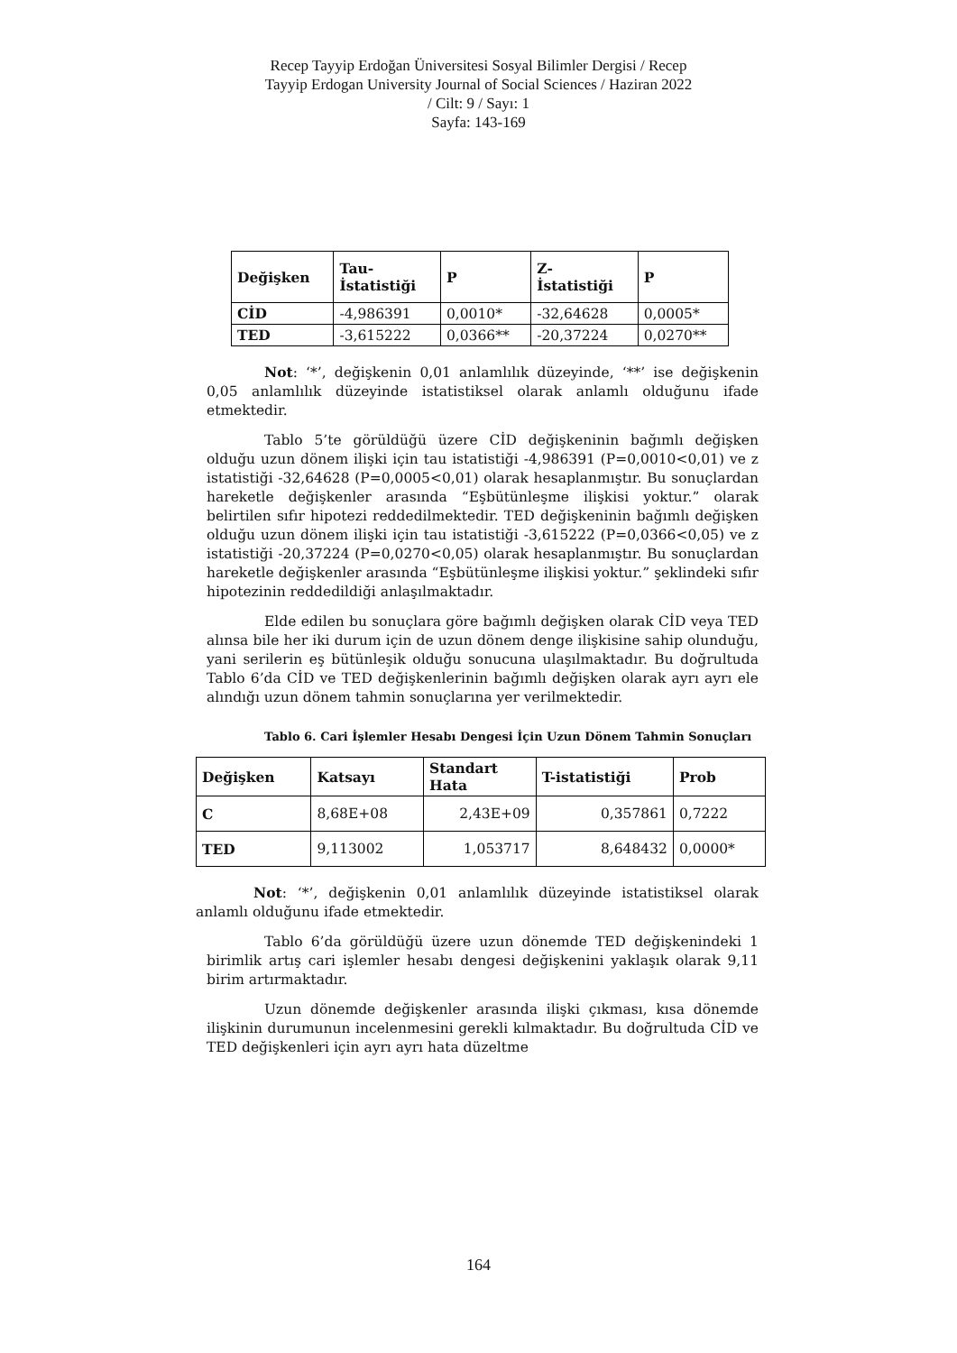Recep Tayyip Erdoğan Üniversitesi Sosyal Bilimler Dergisi / Recep
Tayyip Erdogan University Journal of Social Sciences / Haziran 2022
/ Cilt: 9 / Sayı: 1
Sayfa: 143-169
| Değişken | Tau- İstatistiği | P | Z- İstatistiği | P |
| --- | --- | --- | --- | --- |
| CİD | -4,986391 | 0,0010* | -32,64628 | 0,0005* |
| TED | -3,615222 | 0,0366** | -20,37224 | 0,0270** |
Not: ‘*’, değişkenin 0,01 anlamlılık düzeyinde, ‘**’ ise değişkenin 0,05 anlamlılık düzeyinde istatistiksel olarak anlamlı olduğunu ifade etmektedir.
Tablo 5’te görüldüğü üzere CİD değişkeninin bağımlı değişken olduğu uzun dönem ilişki için tau istatistiği -4,986391 (P=0,0010<0,01) ve z istatistiği -32,64628 (P=0,0005<0,01) olarak hesaplanmıştır. Bu sonuçlardan hareketle değişkenler arasında “Eşbütünleşme ilişkisi yoktur.” olarak belirtilen sıfır hipotezi reddedilmektedir. TED değişkeninin bağımlı değişken olduğu uzun dönem ilişki için tau istatistiği -3,615222 (P=0,0366<0,05) ve z istatistiği -20,37224 (P=0,0270<0,05) olarak hesaplanmıştır. Bu sonuçlardan hareketle değişkenler arasında “Eşbütünleşme ilişkisi yoktur.” şeklindeki sıfır hipotezinin reddedildiği anlaşılmaktadır.
Elde edilen bu sonuçlara göre bağımlı değişken olarak CİD veya TED alınsa bile her iki durum için de uzun dönem denge ilişkisine sahip olunduğu, yani serilerin eş bütünleşik olduğu sonucuna ulaşılmaktadır. Bu doğrultuda Tablo 6’da CİD ve TED değişkenlerinin bağımlı değişken olarak ayrı ayrı ele alındığı uzun dönem tahmin sonuçlarına yer verilmektedir.
Tablo 6. Cari İşlemler Hesabı Dengesi İçin Uzun Dönem Tahmin Sonuçları
| Değişken | Katsayı | Standart Hata | T-istatistiği | Prob |
| --- | --- | --- | --- | --- |
| C | 8,68E+08 | 2,43E+09 | 0,357861 | 0,7222 |
| TED | 9,113002 | 1,053717 | 8,648432 | 0,0000* |
Not: ‘*’, değişkenin 0,01 anlamlılık düzeyinde istatistiksel olarak anlamlı olduğunu ifade etmektedir.
Tablo 6’da görüldüğü üzere uzun dönemde TED değişkenindeki 1 birimlik artış cari işlemler hesabı dengesi değişkenini yaklaşık olarak 9,11 birim artırmaktadır.
Uzun dönemde değişkenler arasında ilişki çıkması, kısa dönemde ilişkinin durumunun incelenmesini gerekli kılmaktadır. Bu doğrultuda CİD ve TED değişkenleri için ayrı ayrı hata düzeltme
164